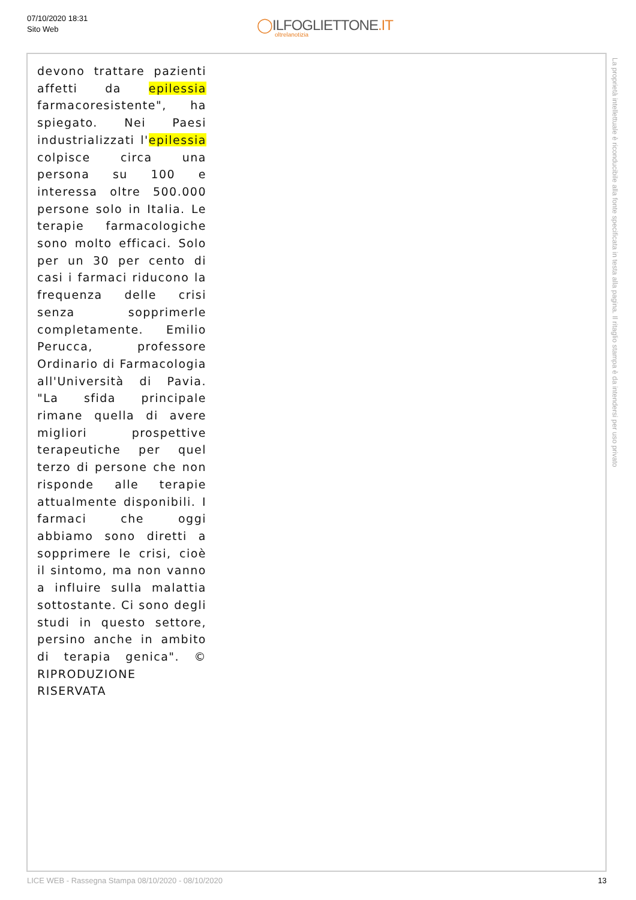07/10/2020 18:31
Sito Web
◯ILFOGLIETTONE.IT
oltrelanotizia
devono trattare pazienti affetti da epilessia farmacoresistente", ha spiegato. Nei Paesi industrializzati l'epilessia colpisce circa una persona su 100 e interessa oltre 500.000 persone solo in Italia. Le terapie farmacologiche sono molto efficaci. Solo per un 30 per cento di casi i farmaci riducono la frequenza delle crisi senza sopprimerle completamente. Emilio Perucca, professore Ordinario di Farmacologia all'Università di Pavia. "La sfida principale rimane quella di avere migliori prospettive terapeutiche per quel terzo di persone che non risponde alle terapie attualmente disponibili. I farmaci che oggi abbiamo sono diretti a sopprimere le crisi, cioè il sintomo, ma non vanno a influire sulla malattia sottostante. Ci sono degli studi in questo settore, persino anche in ambito di terapia genica". © RIPRODUZIONE RISERVATA
La proprietà intellettuale è riconducibile alla fonte specificata in testa alla pagina. Il ritaglio stampa è da intendersi per uso privato
LICE WEB - Rassegna Stampa 08/10/2020 - 08/10/2020 13